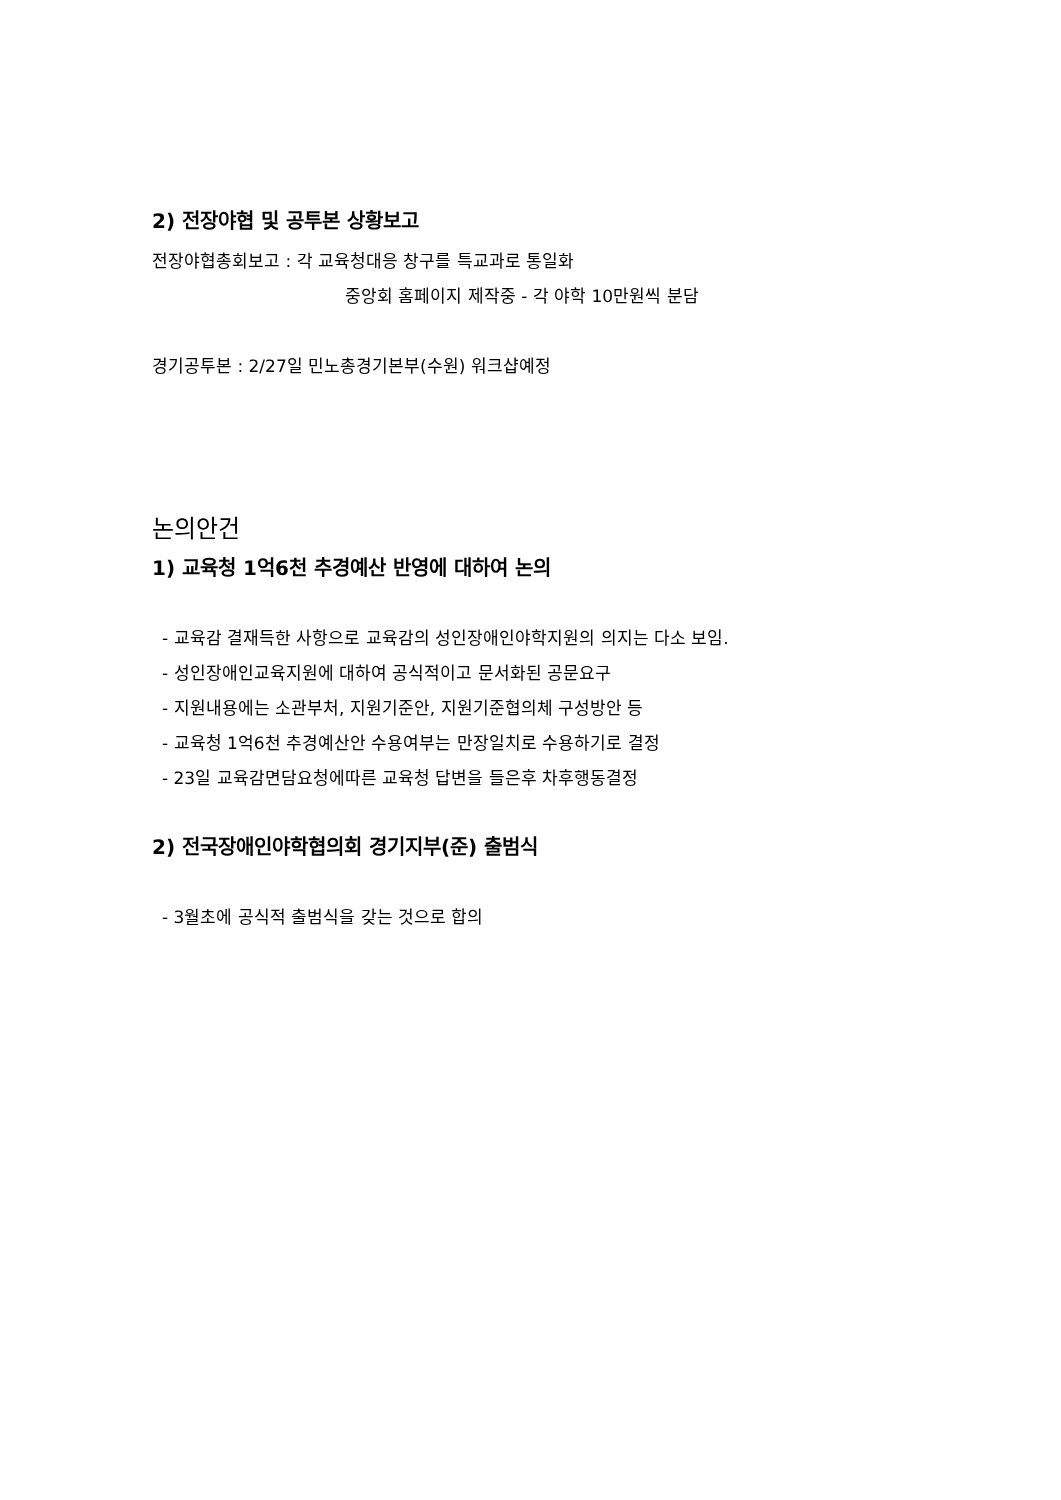2) 전장야협 및 공투본 상황보고
전장야협총회보고 : 각 교육청대응 창구를 특교과로 통일화
중앙회 홈페이지 제작중 - 각 야학 10만원씩 분담
경기공투본 : 2/27일 민노총경기본부(수원) 워크샵예정
논의안건
1) 교육청 1억6천 추경예산 반영에 대하여 논의
- 교육감 결재득한 사항으로 교육감의 성인장애인야학지원의 의지는 다소 보임.
- 성인장애인교육지원에 대하여 공식적이고 문서화된 공문요구
- 지원내용에는 소관부처, 지원기준안, 지원기준협의체 구성방안 등
- 교육청 1억6천 추경예산안 수용여부는 만장일치로 수용하기로 결정
- 23일 교육감면담요청에따른 교육청 답변을 들은후 차후행동결정
2) 전국장애인야학협의회 경기지부(준) 출범식
- 3월초에 공식적 출범식을 갖는 것으로 합의